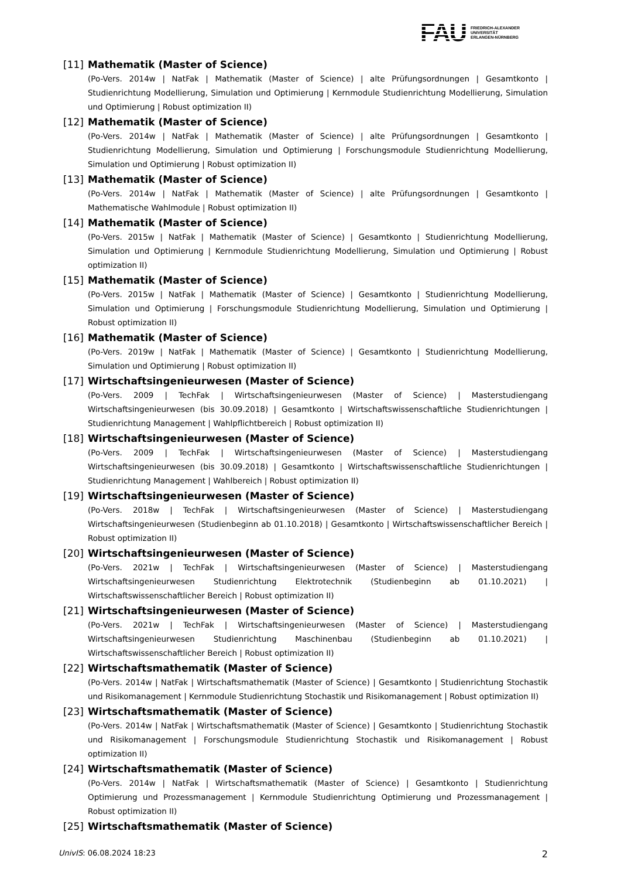FAU FRIEDRICH-ALEXANDER
UNIVERSITÄT
ERLANGEN-NÜRNBERG
[11] Mathematik (Master of Science)
(Po-Vers. 2014w | NatFak | Mathematik (Master of Science) | alte Prüfungsordnungen | Gesamtkonto | Studienrichtung Modellierung, Simulation und Optimierung | Kernmodule Studienrichtung Modellierung, Simulation und Optimierung | Robust optimization II)
[12] Mathematik (Master of Science)
(Po-Vers. 2014w | NatFak | Mathematik (Master of Science) | alte Prüfungsordnungen | Gesamtkonto | Studienrichtung Modellierung, Simulation und Optimierung | Forschungsmodule Studienrichtung Modellierung, Simulation und Optimierung | Robust optimization II)
[13] Mathematik (Master of Science)
(Po-Vers. 2014w | NatFak | Mathematik (Master of Science) | alte Prüfungsordnungen | Gesamtkonto | Mathematische Wahlmodule | Robust optimization II)
[14] Mathematik (Master of Science)
(Po-Vers. 2015w | NatFak | Mathematik (Master of Science) | Gesamtkonto | Studienrichtung Modellierung, Simulation und Optimierung | Kernmodule Studienrichtung Modellierung, Simulation und Optimierung | Robust optimization II)
[15] Mathematik (Master of Science)
(Po-Vers. 2015w | NatFak | Mathematik (Master of Science) | Gesamtkonto | Studienrichtung Modellierung, Simulation und Optimierung | Forschungsmodule Studienrichtung Modellierung, Simulation und Optimierung | Robust optimization II)
[16] Mathematik (Master of Science)
(Po-Vers. 2019w | NatFak | Mathematik (Master of Science) | Gesamtkonto | Studienrichtung Modellierung, Simulation und Optimierung | Robust optimization II)
[17] Wirtschaftsingenieurwesen (Master of Science)
(Po-Vers. 2009 | TechFak | Wirtschaftsingenieurwesen (Master of Science) | Masterstudiengang Wirtschaftsingenieurwesen (bis 30.09.2018) | Gesamtkonto | Wirtschaftswissenschaftliche Studienrichtungen | Studienrichtung Management | Wahlpflichtbereich | Robust optimization II)
[18] Wirtschaftsingenieurwesen (Master of Science)
(Po-Vers. 2009 | TechFak | Wirtschaftsingenieurwesen (Master of Science) | Masterstudiengang Wirtschaftsingenieurwesen (bis 30.09.2018) | Gesamtkonto | Wirtschaftswissenschaftliche Studienrichtungen | Studienrichtung Management | Wahlbereich | Robust optimization II)
[19] Wirtschaftsingenieurwesen (Master of Science)
(Po-Vers. 2018w | TechFak | Wirtschaftsingenieurwesen (Master of Science) | Masterstudiengang Wirtschaftsingenieurwesen (Studienbeginn ab 01.10.2018) | Gesamtkonto | Wirtschaftswissenschaftlicher Bereich | Robust optimization II)
[20] Wirtschaftsingenieurwesen (Master of Science)
(Po-Vers. 2021w | TechFak | Wirtschaftsingenieurwesen (Master of Science) | Masterstudiengang Wirtschaftsingenieurwesen Studienrichtung Elektrotechnik (Studienbeginn ab 01.10.2021) | Wirtschaftswissenschaftlicher Bereich | Robust optimization II)
[21] Wirtschaftsingenieurwesen (Master of Science)
(Po-Vers. 2021w | TechFak | Wirtschaftsingenieurwesen (Master of Science) | Masterstudiengang Wirtschaftsingenieurwesen Studienrichtung Maschinenbau (Studienbeginn ab 01.10.2021) | Wirtschaftswissenschaftlicher Bereich | Robust optimization II)
[22] Wirtschaftsmathematik (Master of Science)
(Po-Vers. 2014w | NatFak | Wirtschaftsmathematik (Master of Science) | Gesamtkonto | Studienrichtung Stochastik und Risikomanagement | Kernmodule Studienrichtung Stochastik und Risikomanagement | Robust optimization II)
[23] Wirtschaftsmathematik (Master of Science)
(Po-Vers. 2014w | NatFak | Wirtschaftsmathematik (Master of Science) | Gesamtkonto | Studienrichtung Stochastik und Risikomanagement | Forschungsmodule Studienrichtung Stochastik und Risikomanagement | Robust optimization II)
[24] Wirtschaftsmathematik (Master of Science)
(Po-Vers. 2014w | NatFak | Wirtschaftsmathematik (Master of Science) | Gesamtkonto | Studienrichtung Optimierung und Prozessmanagement | Kernmodule Studienrichtung Optimierung und Prozessmanagement | Robust optimization II)
[25] Wirtschaftsmathematik (Master of Science)
UnivIS: 06.08.2024 18:23 2